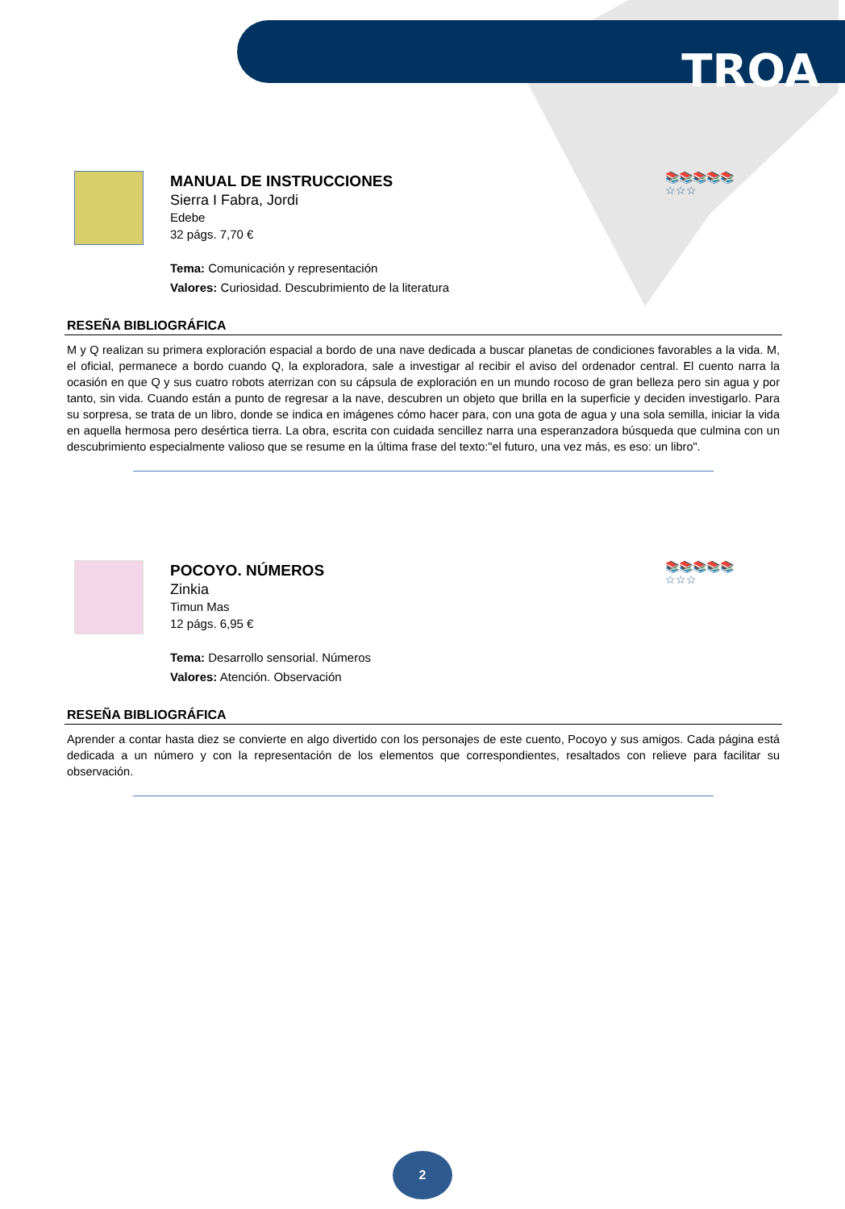TROA
📚📚📚📚📚
☆☆☆
MANUAL DE INSTRUCCIONES
Sierra I Fabra, Jordi
Edebe
32 págs. 7,70 €
Tema: Comunicación y representación
Valores: Curiosidad. Descubrimiento de la literatura
RESEÑA BIBLIOGRÁFICA
M y Q realizan su primera exploración espacial a bordo de una nave dedicada a buscar planetas de condiciones favorables a la vida. M, el oficial, permanece a bordo cuando Q, la exploradora, sale a investigar al recibir el aviso del ordenador central. El cuento narra la ocasión en que Q y sus cuatro robots aterrizan con su cápsula de exploración en un mundo rocoso de gran belleza pero sin agua y por tanto, sin vida. Cuando están a punto de regresar a la nave, descubren un objeto que brilla en la superficie y deciden investigarlo. Para su sorpresa, se trata de un libro, donde se indica en imágenes cómo hacer para, con una gota de agua y una sola semilla, iniciar la vida en aquella hermosa pero desértica tierra. La obra, escrita con cuidada sencillez narra una esperanzadora búsqueda que culmina con un descubrimiento especialmente valioso que se resume en la última frase del texto:"el futuro, una vez más, es eso: un libro".
📚📚📚📚📚
☆☆☆
POCOYO. NÚMEROS
Zinkia
Timun Mas
12 págs. 6,95 €
Tema: Desarrollo sensorial. Números
Valores: Atención. Observación
RESEÑA BIBLIOGRÁFICA
Aprender a contar hasta diez se convierte en algo divertido con los personajes de este cuento, Pocoyo y sus amigos. Cada página está dedicada a un número y con la representación de los elementos que correspondientes, resaltados con relieve para facilitar su observación.
2